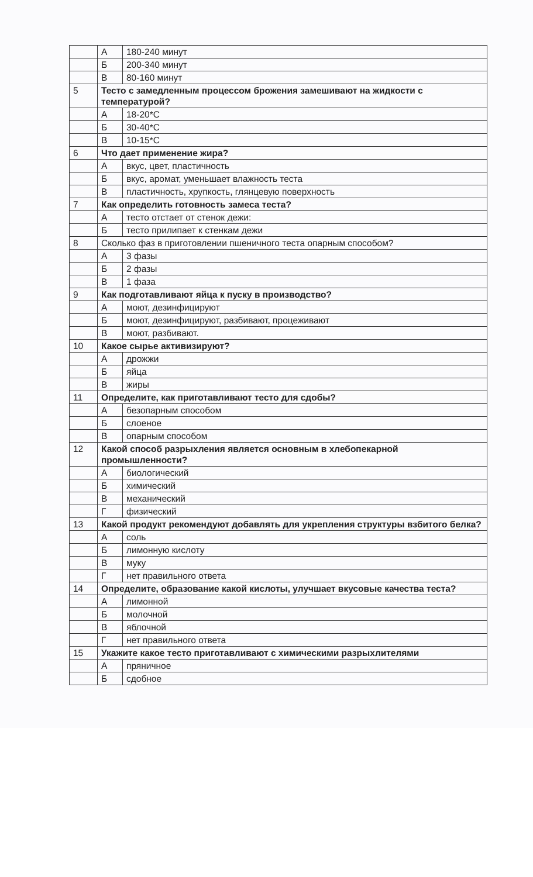| | А | 180-240 минут |
| | Б | 200-340 минут |
| | В | 80-160 минут |
| 5 | Тесто с замедленным процессом брожения замешивают на жидкости с температурой? | |
| | А | 18-20*С |
| | Б | 30-40*С |
| | В | 10-15*С |
| 6 | Что дает применение жира? | |
| | А | вкус, цвет, пластичность |
| | Б | вкус, аромат, уменьшает влажность теста |
| | В | пластичность, хрупкость, глянцевую поверхность |
| 7 | Как определить готовность замеса теста? | |
| | А | тесто отстает от стенок дежи: |
| | Б | тесто прилипает к стенкам дежи |
| 8 | Сколько фаз в приготовлении пшеничного теста опарным способом? | |
| | А | 3 фазы |
| | Б | 2 фазы |
| | В | 1 фаза |
| 9 | Как подготавливают яйца к пуску в производство? | |
| | А | моют, дезинфицируют |
| | Б | моют, дезинфицируют, разбивают, процеживают |
| | В | моют, разбивают. |
| 10 | Какое сырье активизируют? | |
| | А | дрожжи |
| | Б | яйца |
| | В | жиры |
| 11 | Определите, как приготавливают тесто для сдобы? | |
| | А | безопарным способом |
| | Б | слоеное |
| | В | опарным способом |
| 12 | Какой способ разрыхления является основным в хлебопекарной промышленности? | |
| | А | биологический |
| | Б | химический |
| | В | механический |
| | Г | физический |
| 13 | Какой продукт рекомендуют добавлять для укрепления структуры взбитого белка? | |
| | А | соль |
| | Б | лимонную кислоту |
| | В | муку |
| | Г | нет правильного ответа |
| 14 | Определите, образование какой кислоты, улучшает вкусовые качества теста? | |
| | А | лимонной |
| | Б | молочной |
| | В | яблочной |
| | Г | нет правильного ответа |
| 15 | Укажите какое тесто приготавливают с химическими разрыхлителями | |
| | А | пряничное |
| | Б | сдобное |